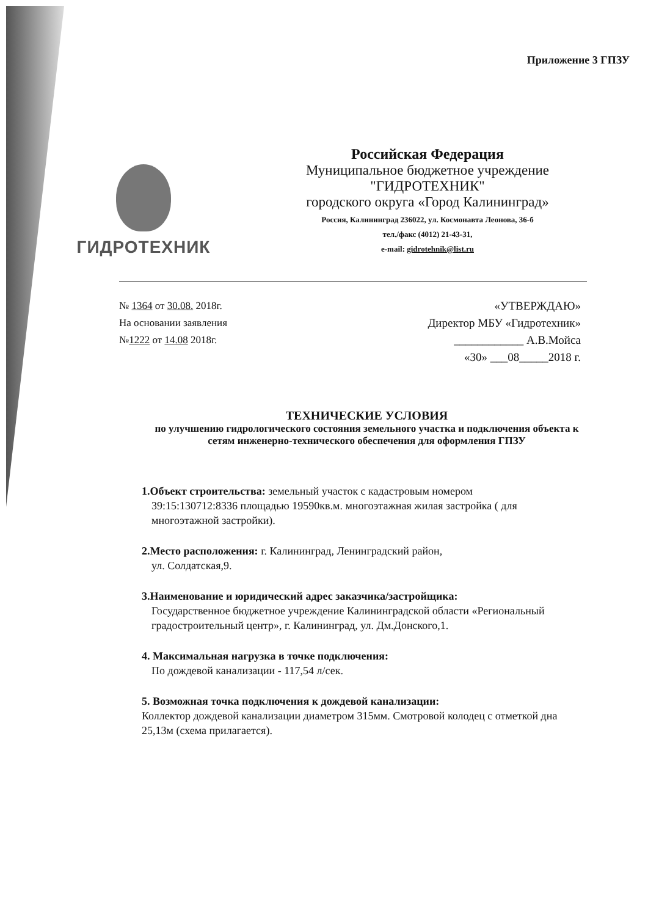Приложение 3 ГПЗУ
ГИДРОТЕХНИК
Российская Федерация
Муниципальное бюджетное учреждение
"ГИДРОТЕХНИК"
городского округа «Город Калининград»
Россия, Калининград 236022, ул. Космонавта Леонова, 36-б
тел./факс (4012) 21-43-31,
e-mail: gidrotehnik@list.ru
№ 1364 от 30.08. 2018г.
На основании заявления
№1222 от 14.08 2018г.
«УТВЕРЖДАЮ»
Директор МБУ «Гидротехник»
____________ А.В.Мойса
«30» ___08_____2018 г.
ТЕХНИЧЕСКИЕ УСЛОВИЯ
по улучшению гидрологического состояния земельного участка и подключения объекта к сетям инженерно-технического обеспечения для оформления ГПЗУ
1.Объект строительства: земельный участок с кадастровым номером
39:15:130712:8336 площадью 19590кв.м. многоэтажная жилая застройка ( для многоэтажной застройки).
2.Место расположения: г. Калининград, Ленинградский район,
ул. Солдатская,9.
3.Наименование и юридический адрес заказчика/застройщика:
Государственное бюджетное учреждение Калининградской области «Региональный градостроительный центр», г. Калининград, ул. Дм.Донского,1.
4. Максимальная нагрузка в точке подключения:
По дождевой канализации - 117,54 л/сек.
5. Возможная точка подключения к дождевой канализации:
Коллектор дождевой канализации диаметром 315мм. Смотровой колодец с отметкой дна 25,13м (схема прилагается).